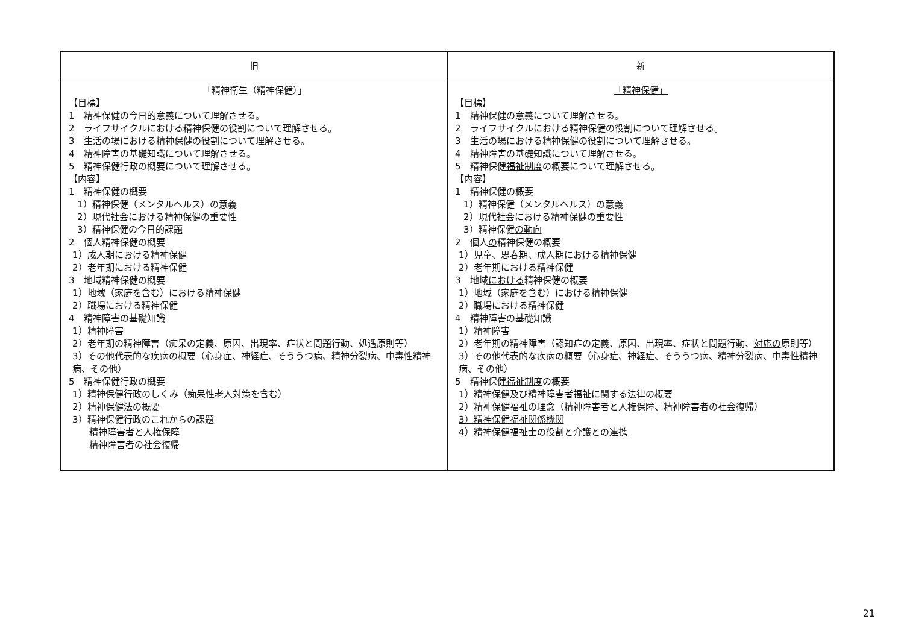| 旧 | 新 |
| --- | --- |
| 「精神衛生（精神保健）」 【目標】 1 精神保健の今日的意義について理解させる。 2 ライフサイクルにおける精神保健の役割について理解させる。 3 生活の場における精神保健の役割について理解させる。 4 精神障害の基礎知識について理解させる。 5 精神保健行政の概要について理解させる。 【内容】 1 精神保健の概要 1）精神保健（メンタルヘルス）の意義 2）現代社会における精神保健の重要性 3）精神保健の今日的課題 2 個人精神保健の概要 1）成人期における精神保健 2）老年期における精神保健 3 地域精神保健の概要 1）地域（家庭を含む）における精神保健 2）職場における精神保健 4 精神障害の基礎知識 1）精神障害 2）老年期の精神障害（痴呆の定義、原因、出現率、症状と問題行動、処遇原則等） 3）その他代表的な疾病の概要（心身症、神経症、そううつ病、精神分裂病、中毒性精神病、その他） 5 精神保健行政の概要 1）精神保健行政のしくみ（痴呆性老人対策を含む） 2）精神保健法の概要 3）精神保健行政のこれからの課題 精神障害者と人権保障 精神障害者の社会復帰 | 「精神保健」 【目標】 1 精神保健の意義について理解させる。 2 ライフサイクルにおける精神保健の役割について理解させる。 3 生活の場における精神保健の役割について理解させる。 4 精神障害の基礎知識について理解させる。 5 精神保健 福祉制度 の概要について理解させる。 【内容】 1 精神保健の概要 1）精神保健（メンタルヘルス）の意義 2）現代社会における精神保健の重要性 3）精神保健 の動向 2 個人 の 精神保健の概要 1） 児童、思春期、 成人期における精神保健 2）老年期における精神保健 3 地域 における 精神保健の概要 1）地域（家庭を含む）における精神保健 2）職場における精神保健 4 精神障害の基礎知識 1）精神障害 2）老年期の精神障害（認知症の定義、原因、出現率、症状と問題行動、 対応の 原則等） 3）その他代表的な疾病の概要（心身症、神経症、そううつ病、精神分裂病、中毒性精神病、その他） 5 精神保健 福祉制度 の概要 1）精神保健及び精神障害者福祉に関する法律の概要 2）精神保健福祉の理念 （精神障害者と人権保障、精神障害者の社会復帰） 3）精神保健福祉関係機関 4）精神保健福祉士の役割と介護との連携 |
21